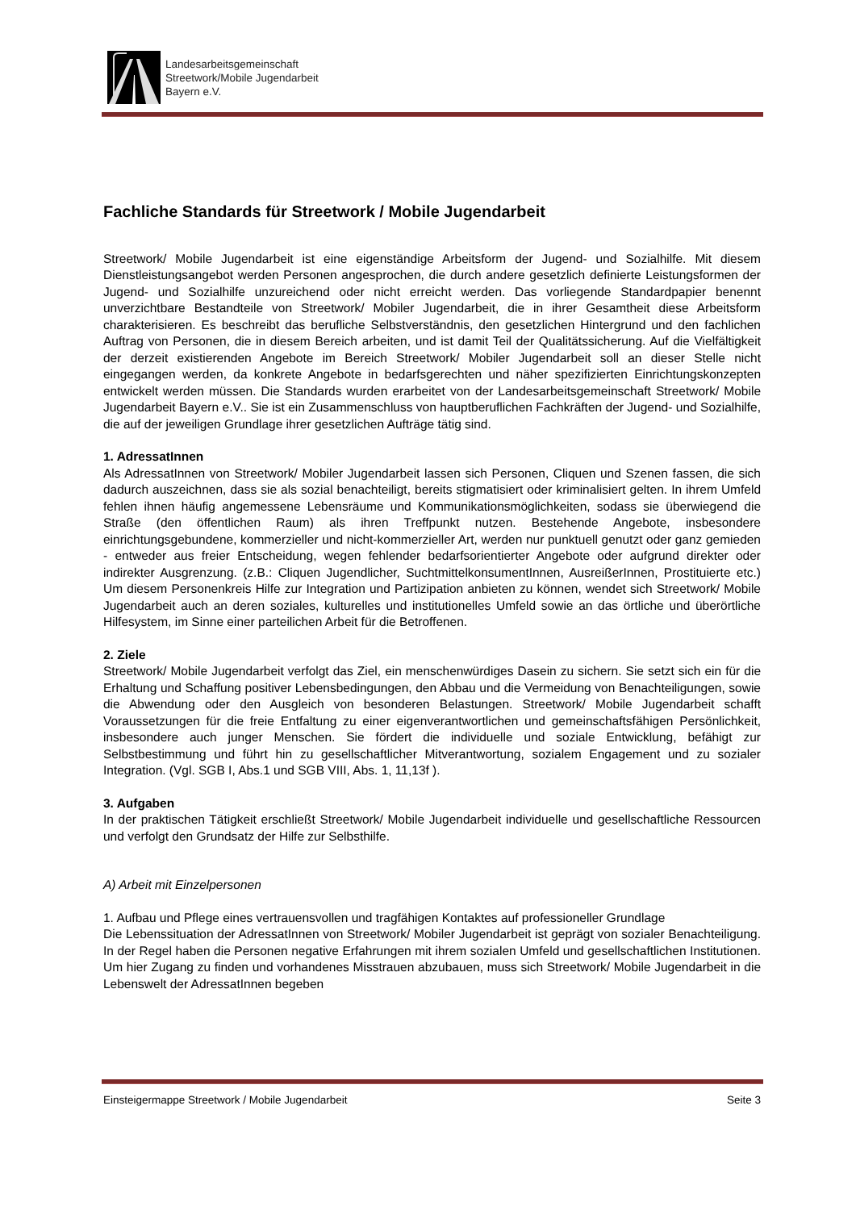Landesarbeitsgemeinschaft
Streetwork/Mobile Jugendarbeit
Bayern e.V.
Fachliche Standards für Streetwork / Mobile Jugendarbeit
Streetwork/ Mobile Jugendarbeit ist eine eigenständige Arbeitsform der Jugend- und Sozialhilfe. Mit diesem Dienstleistungsangebot werden Personen angesprochen, die durch andere gesetzlich definierte Leistungsformen der Jugend- und Sozialhilfe unzureichend oder nicht erreicht werden. Das vorliegende Standardpapier benennt unverzichtbare Bestandteile von Streetwork/ Mobiler Jugendarbeit, die in ihrer Gesamtheit diese Arbeitsform charakterisieren. Es beschreibt das berufliche Selbstverständnis, den gesetzlichen Hintergrund und den fachlichen Auftrag von Personen, die in diesem Bereich arbeiten, und ist damit Teil der Qualitätssicherung. Auf die Vielfältigkeit der derzeit existierenden Angebote im Bereich Streetwork/ Mobiler Jugendarbeit soll an dieser Stelle nicht eingegangen werden, da konkrete Angebote in bedarfsgerechten und näher spezifizierten Einrichtungskonzepten entwickelt werden müssen. Die Standards wurden erarbeitet von der Landesarbeitsgemeinschaft Streetwork/ Mobile Jugendarbeit Bayern e.V.. Sie ist ein Zusammenschluss von hauptberuflichen Fachkräften der Jugend- und Sozialhilfe, die auf der jeweiligen Grundlage ihrer gesetzlichen Aufträge tätig sind.
1. AdressatInnen
Als AdressatInnen von Streetwork/ Mobiler Jugendarbeit lassen sich Personen, Cliquen und Szenen fassen, die sich dadurch auszeichnen, dass sie als sozial benachteiligt, bereits stigmatisiert oder kriminalisiert gelten. In ihrem Umfeld fehlen ihnen häufig angemessene Lebensräume und Kommunikationsmöglichkeiten, sodass sie überwiegend die Straße (den öffentlichen Raum) als ihren Treffpunkt nutzen. Bestehende Angebote, insbesondere einrichtungsgebundene, kommerzieller und nicht-kommerzieller Art, werden nur punktuell genutzt oder ganz gemieden - entweder aus freier Entscheidung, wegen fehlender bedarfsorientierter Angebote oder aufgrund direkter oder indirekter Ausgrenzung. (z.B.: Cliquen Jugendlicher, SuchtmittelkonsumentInnen, AusreißerInnen, Prostituierte etc.) Um diesem Personenkreis Hilfe zur Integration und Partizipation anbieten zu können, wendet sich Streetwork/ Mobile Jugendarbeit auch an deren soziales, kulturelles und institutionelles Umfeld sowie an das örtliche und überörtliche Hilfesystem, im Sinne einer parteilichen Arbeit für die Betroffenen.
2. Ziele
Streetwork/ Mobile Jugendarbeit verfolgt das Ziel, ein menschenwürdiges Dasein zu sichern. Sie setzt sich ein für die Erhaltung und Schaffung positiver Lebensbedingungen, den Abbau und die Vermeidung von Benachteiligungen, sowie die Abwendung oder den Ausgleich von besonderen Belastungen. Streetwork/ Mobile Jugendarbeit schafft Voraussetzungen für die freie Entfaltung zu einer eigenverantwortlichen und gemeinschaftsfähigen Persönlichkeit, insbesondere auch junger Menschen. Sie fördert die individuelle und soziale Entwicklung, befähigt zur Selbstbestimmung und führt hin zu gesellschaftlicher Mitverantwortung, sozialem Engagement und zu sozialer Integration. (Vgl. SGB I, Abs.1 und SGB VIII, Abs. 1, 11,13f ).
3. Aufgaben
In der praktischen Tätigkeit erschließt Streetwork/ Mobile Jugendarbeit individuelle und gesellschaftliche Ressourcen und verfolgt den Grundsatz der Hilfe zur Selbsthilfe.
A) Arbeit mit Einzelpersonen
1. Aufbau und Pflege eines vertrauensvollen und tragfähigen Kontaktes auf professioneller Grundlage
Die Lebenssituation der AdressatInnen von Streetwork/ Mobiler Jugendarbeit ist geprägt von sozialer Benachteiligung. In der Regel haben die Personen negative Erfahrungen mit ihrem sozialen Umfeld und gesellschaftlichen Institutionen. Um hier Zugang zu finden und vorhandenes Misstrauen abzubauen, muss sich Streetwork/ Mobile Jugendarbeit in die Lebenswelt der AdressatInnen begeben
Einsteigermappe Streetwork / Mobile Jugendarbeit Seite 3